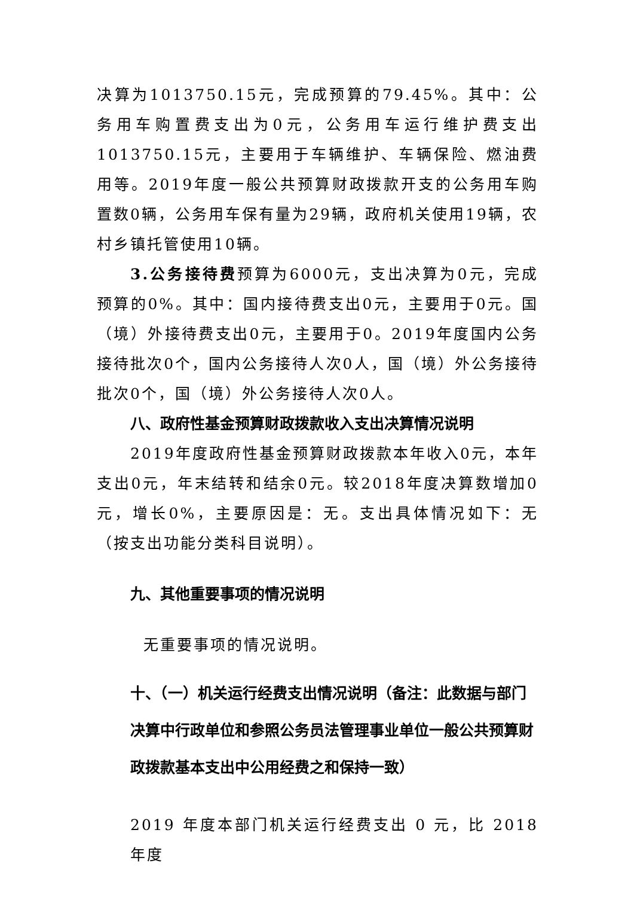决算为1013750.15元，完成预算的79.45%。其中：公务用车购置费支出为0元，公务用车运行维护费支出1013750.15元，主要用于车辆维护、车辆保险、燃油费用等。2019年度一般公共预算财政拨款开支的公务用车购置数0辆，公务用车保有量为29辆，政府机关使用19辆，农村乡镇托管使用10辆。
3.公务接待费预算为6000元，支出决算为0元，完成预算的0%。其中：国内接待费支出0元，主要用于0元。国（境）外接待费支出0元，主要用于0。2019年度国内公务接待批次0个，国内公务接待人次0人，国（境）外公务接待批次0个，国（境）外公务接待人次0人。
八、政府性基金预算财政拨款收入支出决算情况说明
2019年度政府性基金预算财政拨款本年收入0元，本年支出0元，年末结转和结余0元。较2018年度决算数增加0元，增长0%，主要原因是：无。支出具体情况如下：无（按支出功能分类科目说明）。
九、其他重要事项的情况说明
无重要事项的情况说明。
十、（一）机关运行经费支出情况说明（备注：此数据与部门决算中行政单位和参照公务员法管理事业单位一般公共预算财政拨款基本支出中公用经费之和保持一致）
2019 年度本部门机关运行经费支出 0 元，比 2018 年度